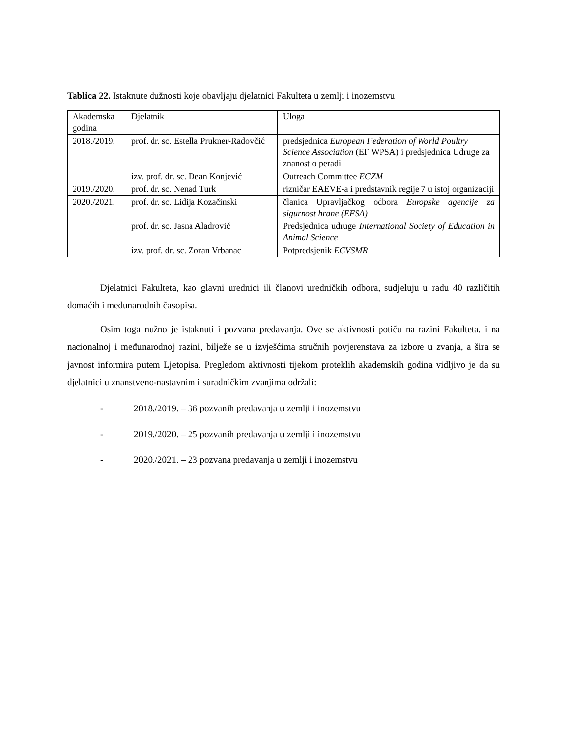Tablica 22. Istaknute dužnosti koje obavljaju djelatnici Fakulteta u zemlji i inozemstvu
| Akademska godina | Djelatnik | Uloga |
| 2018./2019. | prof. dr. sc. Estella Prukner-Radovčić | predsjednica European Federation of World Poultry Science Association (EF WPSA) i predsjednica Udruge za znanost o peradi |
| | izv. prof. dr. sc. Dean Konjević | Outreach Committee ECZM |
| 2019./2020. | prof. dr. sc. Nenad Turk | rizničar EAEVE-a i predstavnik regije 7 u istoj organizaciji |
| 2020./2021. | prof. dr. sc. Lidija Kozačinski | članica Upravljačkog odbora Europske agencije za sigurnost hrane (EFSA) |
| | prof. dr. sc. Jasna Aladrović | Predsjednica udruge International Society of Education in Animal Science |
| | izv. prof. dr. sc. Zoran Vrbanac | Potpredsjenik ECVSMR |
Djelatnici Fakulteta, kao glavni urednici ili članovi uredničkih odbora, sudjeluju u radu 40 različitih domaćih i međunarodnih časopisa.
Osim toga nužno je istaknuti i pozvana predavanja. Ove se aktivnosti potiču na razini Fakulteta, i na nacionalnoj i međunarodnoj razini, bilježe se u izvješćima stručnih povjerenstava za izbore u zvanja, a šira se javnost informira putem Ljetopisa. Pregledom aktivnosti tijekom proteklih akademskih godina vidljivo je da su djelatnici u znanstveno-nastavnim i suradničkim zvanjima održali:
- 2018./2019. – 36 pozvanih predavanja u zemlji i inozemstvu
- 2019./2020. – 25 pozvanih predavanja u zemlji i inozemstvu
- 2020./2021. – 23 pozvana predavanja u zemlji i inozemstvu